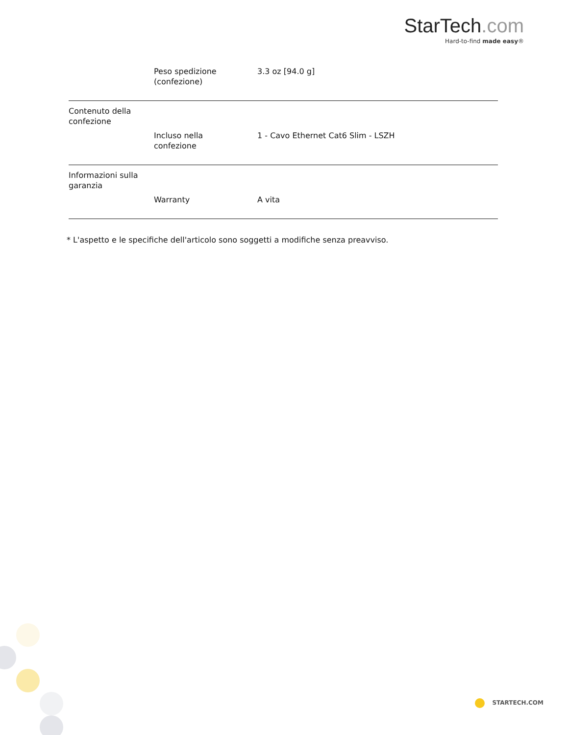StarTech.com
Hard-to-find made easy®
| | Peso spedizione (confezione) | 3.3 oz [94.0 g] |
| Contenuto della confezione | | |
| | Incluso nella confezione | 1 - Cavo Ethernet Cat6 Slim - LSZH |
| Informazioni sulla garanzia | | |
| | Warranty | A vita |
* L'aspetto e le specifiche dell'articolo sono soggetti a modifiche senza preavviso.
STARTECH.COM